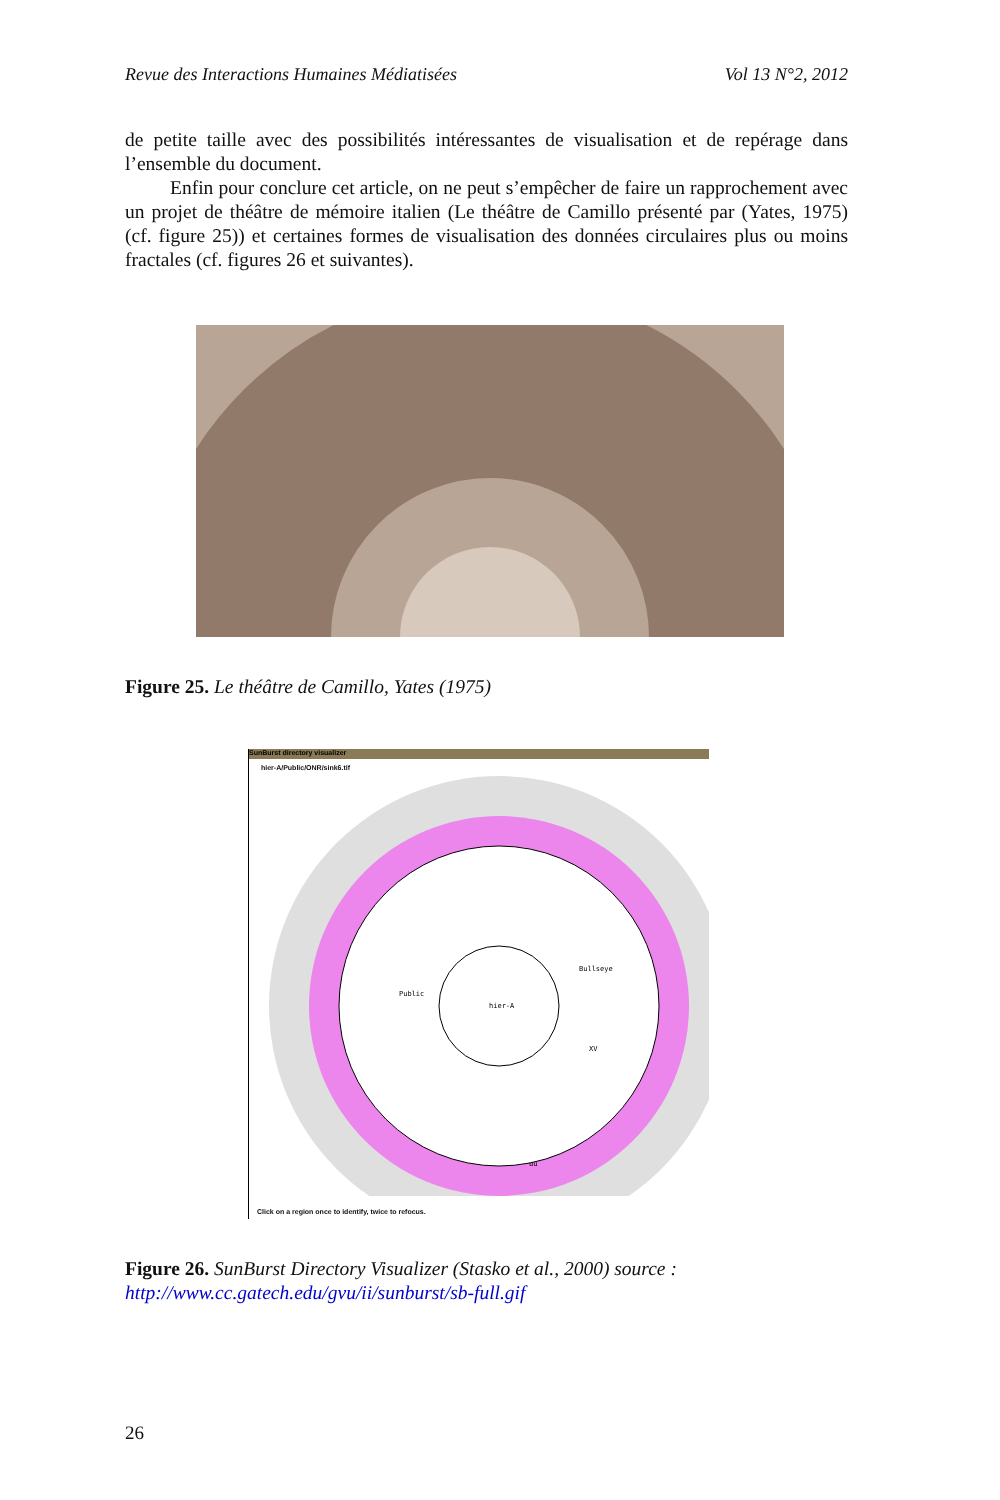Revue des Interactions Humaines Médiatisées Vol 13 N°2, 2012
de petite taille avec des possibilités intéressantes de visualisation et de repérage dans l’ensemble du document.
Enfin pour conclure cet article, on ne peut s’empêcher de faire un rapprochement avec un projet de théâtre de mémoire italien (Le théâtre de Camillo présenté par (Yates, 1975) (cf. figure 25)) et certaines formes de visualisation des données circulaires plus ou moins fractales (cf. figures 26 et suivantes).
Figure 25. Le théâtre de Camillo, Yates (1975)
SunBurst directory visualizer
hier-A/Public/ONR/sink6.tif
hier-A
Public
Bullseye
XV
uu
Click on a region once to identify, twice to refocus.
Figure 26. SunBurst Directory Visualizer (Stasko et al., 2000) source :
http://www.cc.gatech.edu/gvu/ii/sunburst/sb-full.gif
26